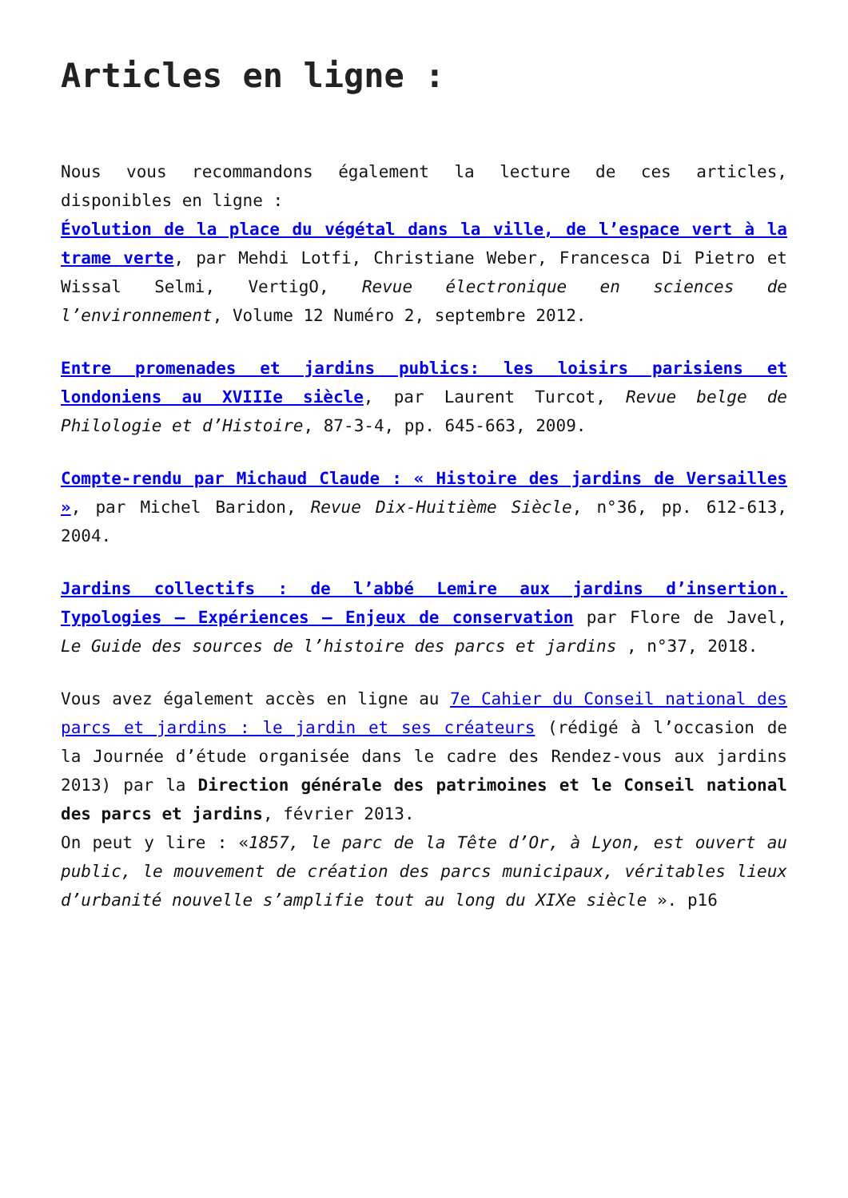Articles en ligne :
Nous vous recommandons également la lecture de ces articles, disponibles en ligne :
Évolution de la place du végétal dans la ville, de l’espace vert à la trame verte, par Mehdi Lotfi, Christiane Weber, Francesca Di Pietro et Wissal Selmi, VertigO, Revue électronique en sciences de l’environnement, Volume 12 Numéro 2, septembre 2012.
Entre promenades et jardins publics: les loisirs parisiens et londoniens au XVIIIe siècle, par Laurent Turcot, Revue belge de Philologie et d’Histoire, 87-3-4, pp. 645-663, 2009.
Compte-rendu par Michaud Claude : « Histoire des jardins de Versailles », par Michel Baridon, Revue Dix-Huitième Siècle, n°36, pp. 612-613, 2004.
Jardins collectifs : de l’abbé Lemire aux jardins d’insertion. Typologies – Expériences – Enjeux de conservation par Flore de Javel, Le Guide des sources de l’histoire des parcs et jardins , n°37, 2018.
Vous avez également accès en ligne au 7e Cahier du Conseil national des parcs et jardins : le jardin et ses créateurs (rédigé à l’occasion de la Journée d’étude organisée dans le cadre des Rendez-vous aux jardins 2013) par la Direction générale des patrimoines et le Conseil national des parcs et jardins, février 2013.
On peut y lire : «1857, le parc de la Tête d’Or, à Lyon, est ouvert au public, le mouvement de création des parcs municipaux, véritables lieux d’urbanité nouvelle s’amplifie tout au long du XIXe siècle ». p16